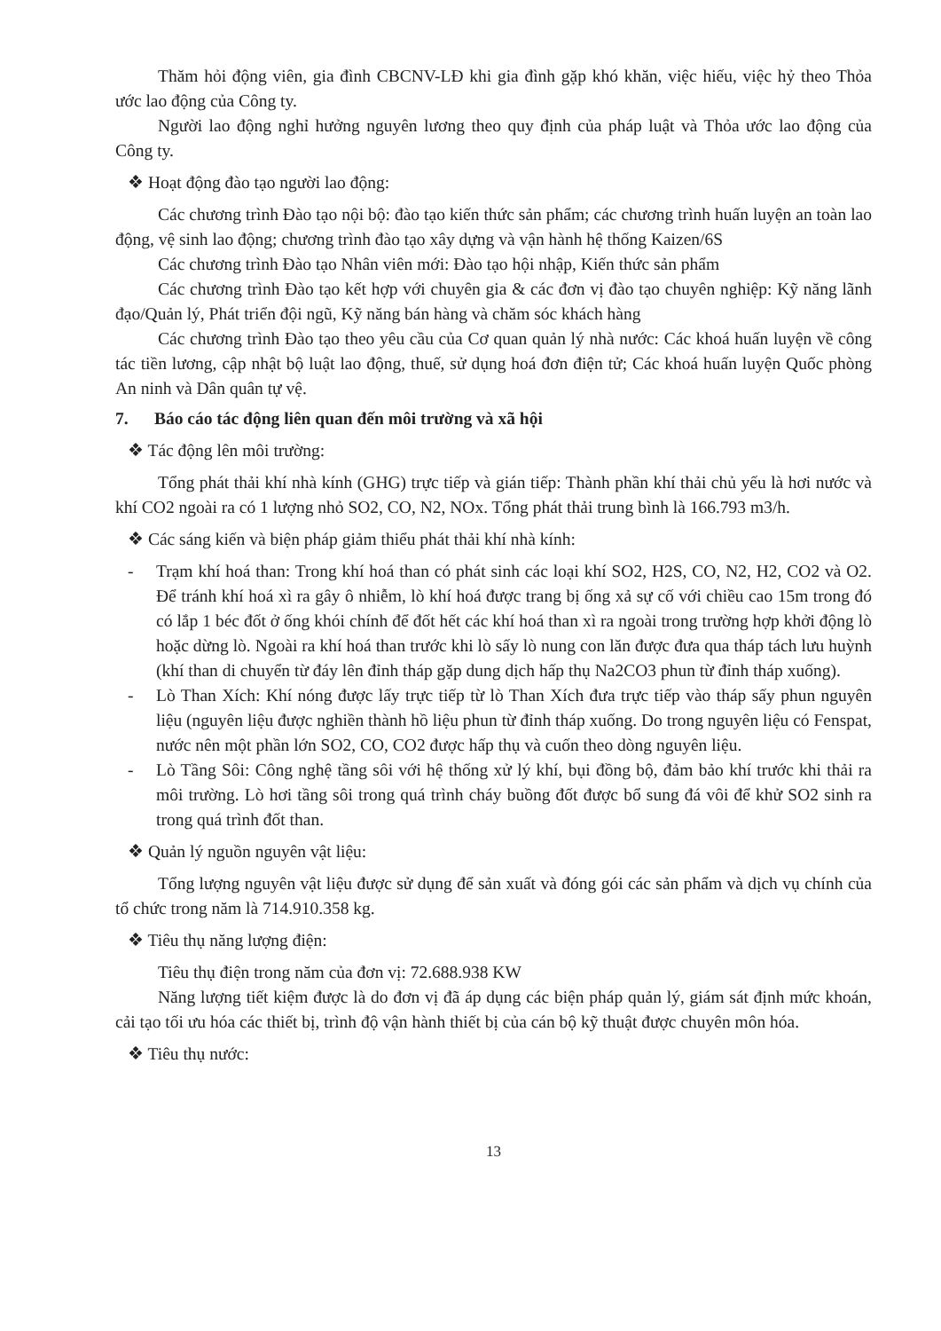Thăm hỏi động viên, gia đình CBCNV-LĐ khi gia đình gặp khó khăn, việc hiếu, việc hỷ theo Thỏa ước lao động của Công ty.
Người lao động nghỉ hưởng nguyên lương theo quy định của pháp luật và Thỏa ước lao động của Công ty.
❖ Hoạt động đào tạo người lao động:
Các chương trình Đào tạo nội bộ: đào tạo kiến thức sản phẩm; các chương trình huấn luyện an toàn lao động, vệ sinh lao động; chương trình đào tạo xây dựng và vận hành hệ thống Kaizen/6S
Các chương trình Đào tạo Nhân viên mới: Đào tạo hội nhập, Kiến thức sản phẩm
Các chương trình Đào tạo kết hợp với chuyên gia & các đơn vị đào tạo chuyên nghiệp: Kỹ năng lãnh đạo/Quản lý, Phát triển đội ngũ, Kỹ năng bán hàng và chăm sóc khách hàng
Các chương trình Đào tạo theo yêu cầu của Cơ quan quản lý nhà nước: Các khoá huấn luyện về công tác tiền lương, cập nhật bộ luật lao động, thuế, sử dụng hoá đơn điện tử; Các khoá huấn luyện Quốc phòng An ninh và Dân quân tự vệ.
7. Báo cáo tác động liên quan đến môi trường và xã hội
❖ Tác động lên môi trường:
Tổng phát thải khí nhà kính (GHG) trực tiếp và gián tiếp: Thành phần khí thải chủ yếu là hơi nước và khí CO2 ngoài ra có 1 lượng nhỏ SO2, CO, N2, NOx. Tổng phát thải trung bình là 166.793 m3/h.
❖ Các sáng kiến và biện pháp giảm thiểu phát thải khí nhà kính:
- Trạm khí hoá than: Trong khí hoá than có phát sinh các loại khí SO2, H2S, CO, N2, H2, CO2 và O2. Để tránh khí hoá xì ra gây ô nhiễm, lò khí hoá được trang bị ống xả sự cố với chiều cao 15m trong đó có lắp 1 béc đốt ở ống khói chính để đốt hết các khí hoá than xì ra ngoài trong trường hợp khởi động lò hoặc dừng lò. Ngoài ra khí hoá than trước khi lò sấy lò nung con lăn được đưa qua tháp tách lưu huỳnh (khí than di chuyển từ đáy lên đỉnh tháp gặp dung dịch hấp thụ Na2CO3 phun từ đỉnh tháp xuống).
- Lò Than Xích: Khí nóng được lấy trực tiếp từ lò Than Xích đưa trực tiếp vào tháp sấy phun nguyên liệu (nguyên liệu được nghiền thành hồ liệu phun từ đỉnh tháp xuống. Do trong nguyên liệu có Fenspat, nước nên một phần lớn SO2, CO, CO2 được hấp thụ và cuốn theo dòng nguyên liệu.
- Lò Tầng Sôi: Công nghệ tầng sôi với hệ thống xử lý khí, bụi đồng bộ, đảm bảo khí trước khi thải ra môi trường. Lò hơi tầng sôi trong quá trình cháy buồng đốt được bổ sung đá vôi để khử SO2 sinh ra trong quá trình đốt than.
❖ Quản lý nguồn nguyên vật liệu:
Tổng lượng nguyên vật liệu được sử dụng để sản xuất và đóng gói các sản phẩm và dịch vụ chính của tổ chức trong năm là 714.910.358 kg.
❖ Tiêu thụ năng lượng điện:
Tiêu thụ điện trong năm của đơn vị: 72.688.938 KW
Năng lượng tiết kiệm được là do đơn vị đã áp dụng các biện pháp quản lý, giám sát định mức khoán, cải tạo tối ưu hóa các thiết bị, trình độ vận hành thiết bị của cán bộ kỹ thuật được chuyên môn hóa.
❖ Tiêu thụ nước:
13